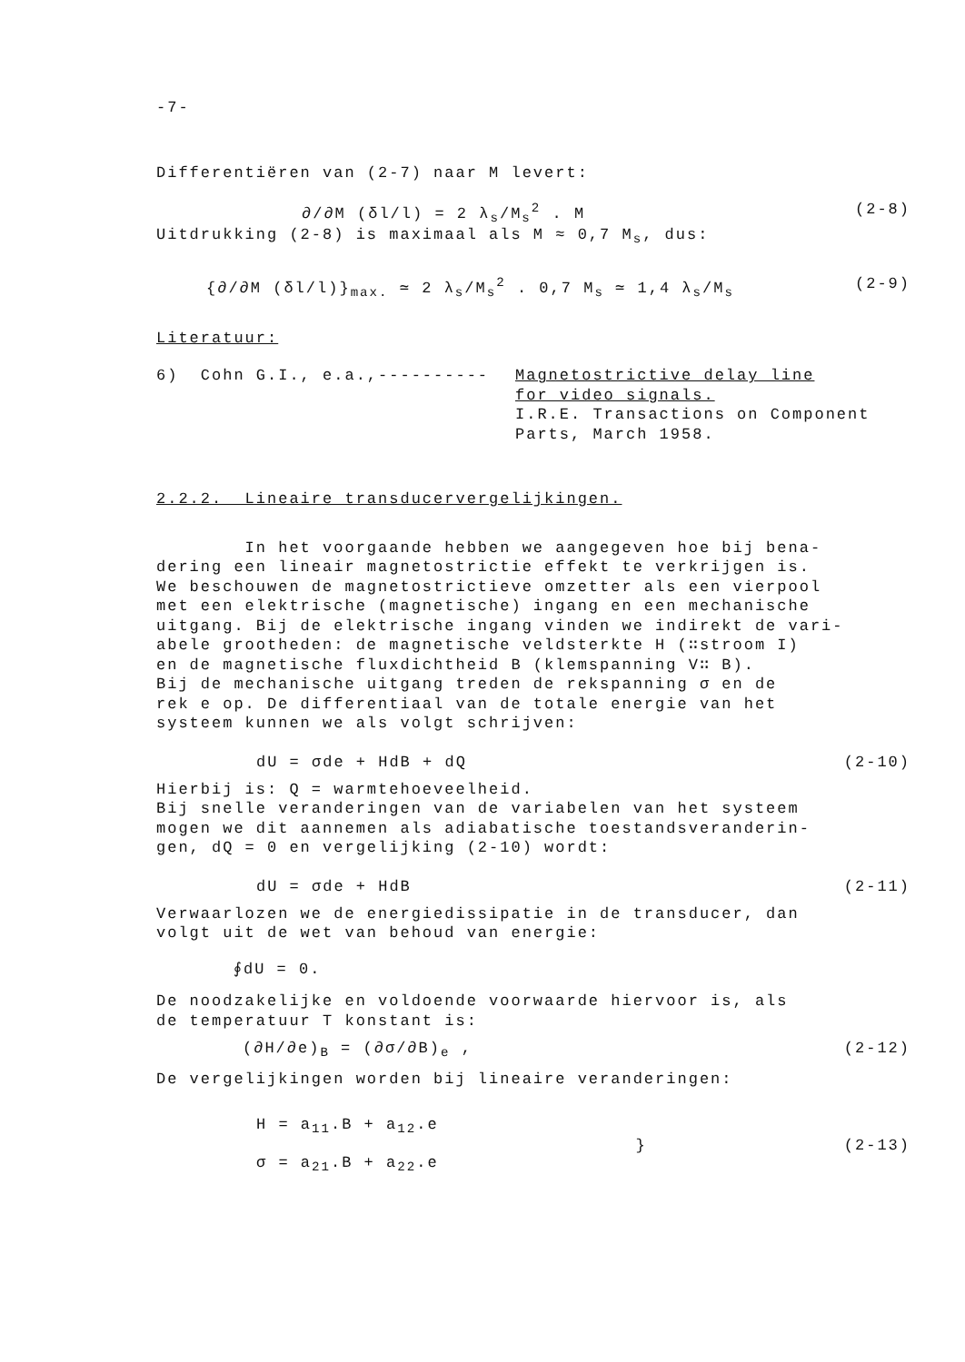-7-
Differentiëren van (2-7) naar M levert:
∂/∂M (δl/l) = 2 λ<sub>s</sub>/M<sub>s</sub><sup>2</sup> . M (2-8)
Uitdrukking (2-8) is maximaal als M ≈ 0,7 M<sub>s</sub>, dus:
{∂/∂M (δl/l)}<sub>max.</sub> ≃ 2 λ<sub>s</sub>/M<sub>s</sub><sup>2</sup> . 0,7 M<sub>s</sub> ≃ 1,4 λ<sub>s</sub>/M<sub>s</sub> (2-9)
Literatuur:
6) Cohn G.I., e.a.,---------- Magnetostrictive delay line
for video signals.
I.R.E. Transactions on Component
Parts, March 1958.
2.2.2. Lineaire transducervergelijkingen.
In het voorgaande hebben we aangegeven hoe bij bena-
dering een lineair magnetostrictie effekt te verkrijgen is.
We beschouwen de magnetostrictieve omzetter als een vierpool
met een elektrische (magnetische) ingang en een mechanische
uitgang. Bij de elektrische ingang vinden we indirekt de vari-
abele grootheden: de magnetische veldsterkte H (∷stroom I)
en de magnetische fluxdichtheid B (klemspanning V∷ B).
Bij de mechanische uitgang treden de rekspanning σ en de
rek e op. De differentiaal van de totale energie van het
systeem kunnen we als volgt schrijven:
dU = σde + HdB + dQ (2-10)
Hierbij is: Q = warmtehoeveelheid.
Bij snelle veranderingen van de variabelen van het systeem
mogen we dit aannemen als adiabatische toestandsveranderin-
gen, dQ = 0 en vergelijking (2-10) wordt:
dU = σde + HdB (2-11)
Verwaarlozen we de energiedissipatie in de transducer, dan
volgt uit de wet van behoud van energie:
∮dU = 0.
De noodzakelijke en voldoende voorwaarde hiervoor is, als
de temperatuur T konstant is:
(∂H/∂e)<sub>B</sub> = (∂σ/∂B)<sub>e</sub> , (2-12)
De vergelijkingen worden bij lineaire veranderingen:
H = a<sub>11</sub>.B + a<sub>12</sub>.e
σ = a<sub>21</sub>.B + a<sub>22</sub>.e } (2-13)